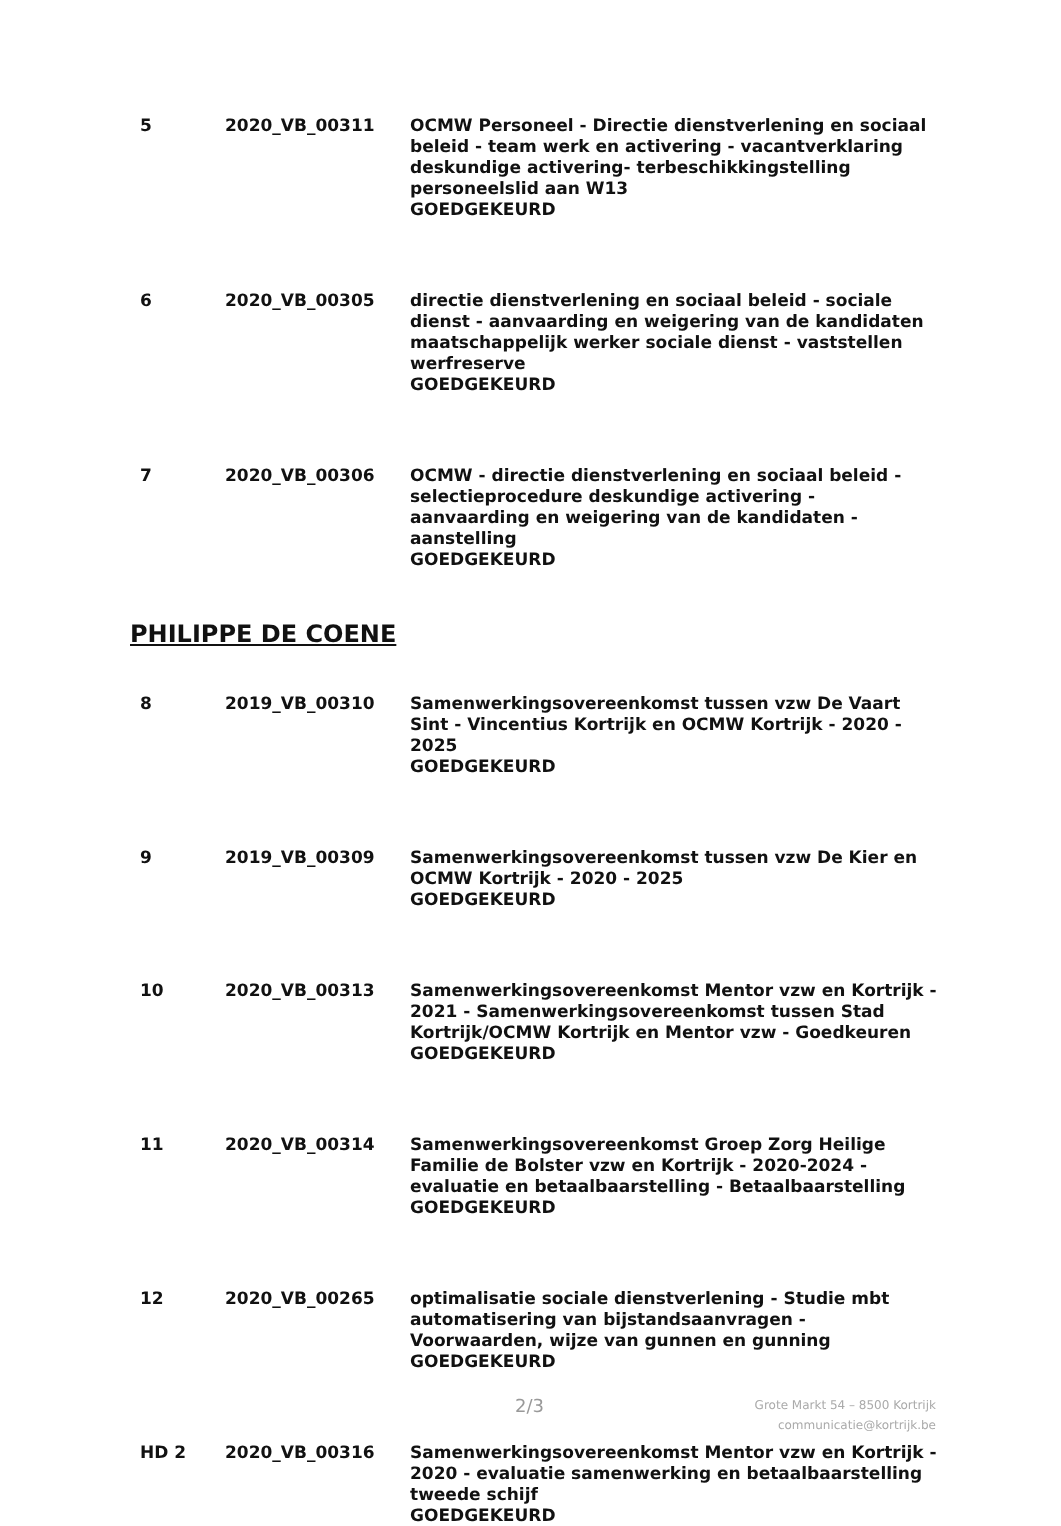| 5 | 2020_VB_00311 | OCMW Personeel - Directie dienstverlening en sociaal beleid - team werk en activering - vacantverklaring deskundige activering- terbeschikkingstelling personeelslid aan W13 GOEDGEKEURD |
| 6 | 2020_VB_00305 | directie dienstverlening en sociaal beleid - sociale dienst - aanvaarding en weigering van de kandidaten maatschappelijk werker sociale dienst - vaststellen werfreserve GOEDGEKEURD |
| 7 | 2020_VB_00306 | OCMW - directie dienstverlening en sociaal beleid - selectieprocedure deskundige activering - aanvaarding en weigering van de kandidaten - aanstelling GOEDGEKEURD |
PHILIPPE DE COENE
| 8 | 2019_VB_00310 | Samenwerkingsovereenkomst tussen vzw De Vaart Sint - Vincentius Kortrijk en OCMW Kortrijk - 2020 - 2025 GOEDGEKEURD |
| 9 | 2019_VB_00309 | Samenwerkingsovereenkomst tussen vzw De Kier en OCMW Kortrijk - 2020 - 2025 GOEDGEKEURD |
| 10 | 2020_VB_00313 | Samenwerkingsovereenkomst Mentor vzw en Kortrijk - 2021 - Samenwerkingsovereenkomst tussen Stad Kortrijk/OCMW Kortrijk en Mentor vzw - Goedkeuren GOEDGEKEURD |
| 11 | 2020_VB_00314 | Samenwerkingsovereenkomst Groep Zorg Heilige Familie de Bolster vzw en Kortrijk - 2020-2024 - evaluatie en betaalbaarstelling - Betaalbaarstelling GOEDGEKEURD |
| 12 | 2020_VB_00265 | optimalisatie sociale dienstverlening - Studie mbt automatisering van bijstandsaanvragen - Voorwaarden, wijze van gunnen en gunning GOEDGEKEURD |
| HD 2 | 2020_VB_00316 | Samenwerkingsovereenkomst Mentor vzw en Kortrijk - 2020 - evaluatie samenwerking en betaalbaarstelling tweede schijf GOEDGEKEURD |
2/3
Grote Markt 54 – 8500 Kortrijk
communicatie@kortrijk.be